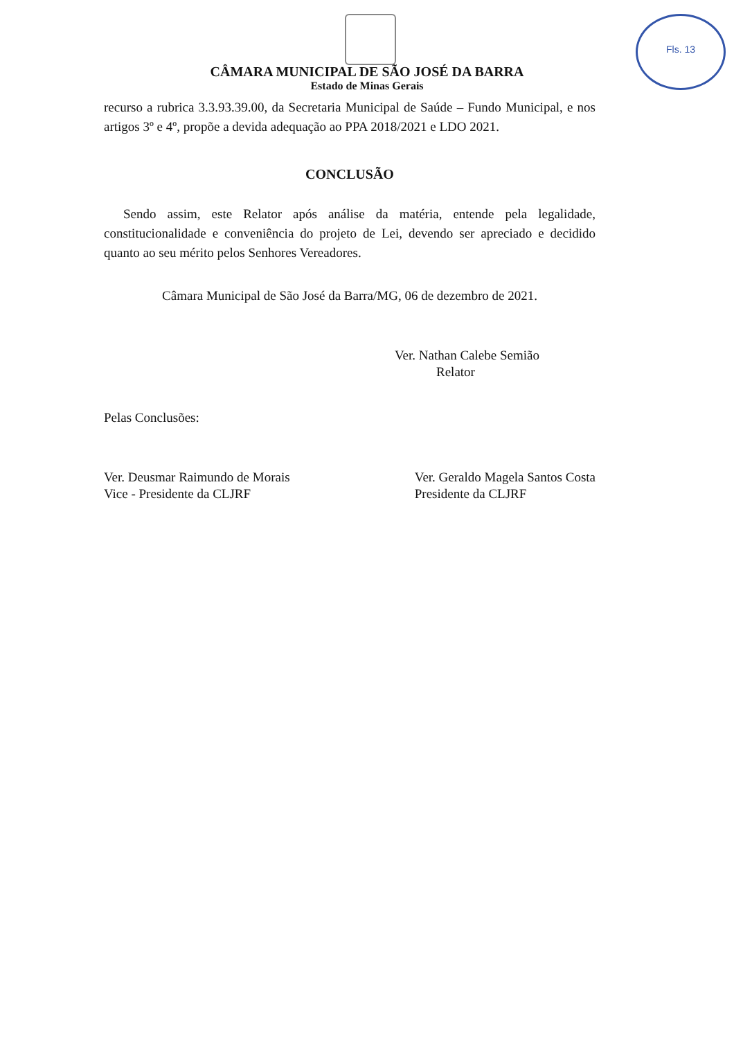Fls. 13
CÂMARA MUNICIPAL DE SÃO JOSÉ DA BARRA
Estado de Minas Gerais
recurso a rubrica 3.3.93.39.00, da Secretaria Municipal de Saúde – Fundo Municipal, e nos artigos 3º e 4º, propõe a devida adequação ao PPA 2018/2021 e LDO 2021.
CONCLUSÃO
Sendo assim, este Relator após análise da matéria, entende pela legalidade, constitucionalidade e conveniência do projeto de Lei, devendo ser apreciado e decidido quanto ao seu mérito pelos Senhores Vereadores.
Câmara Municipal de São José da Barra/MG, 06 de dezembro de 2021.
Ver. Nathan Calebe Semião
Relator
Pelas Conclusões:
Ver. Deusmar Raimundo de Morais
Vice - Presidente da CLJRF
Ver. Geraldo Magela Santos Costa
Presidente da CLJRF